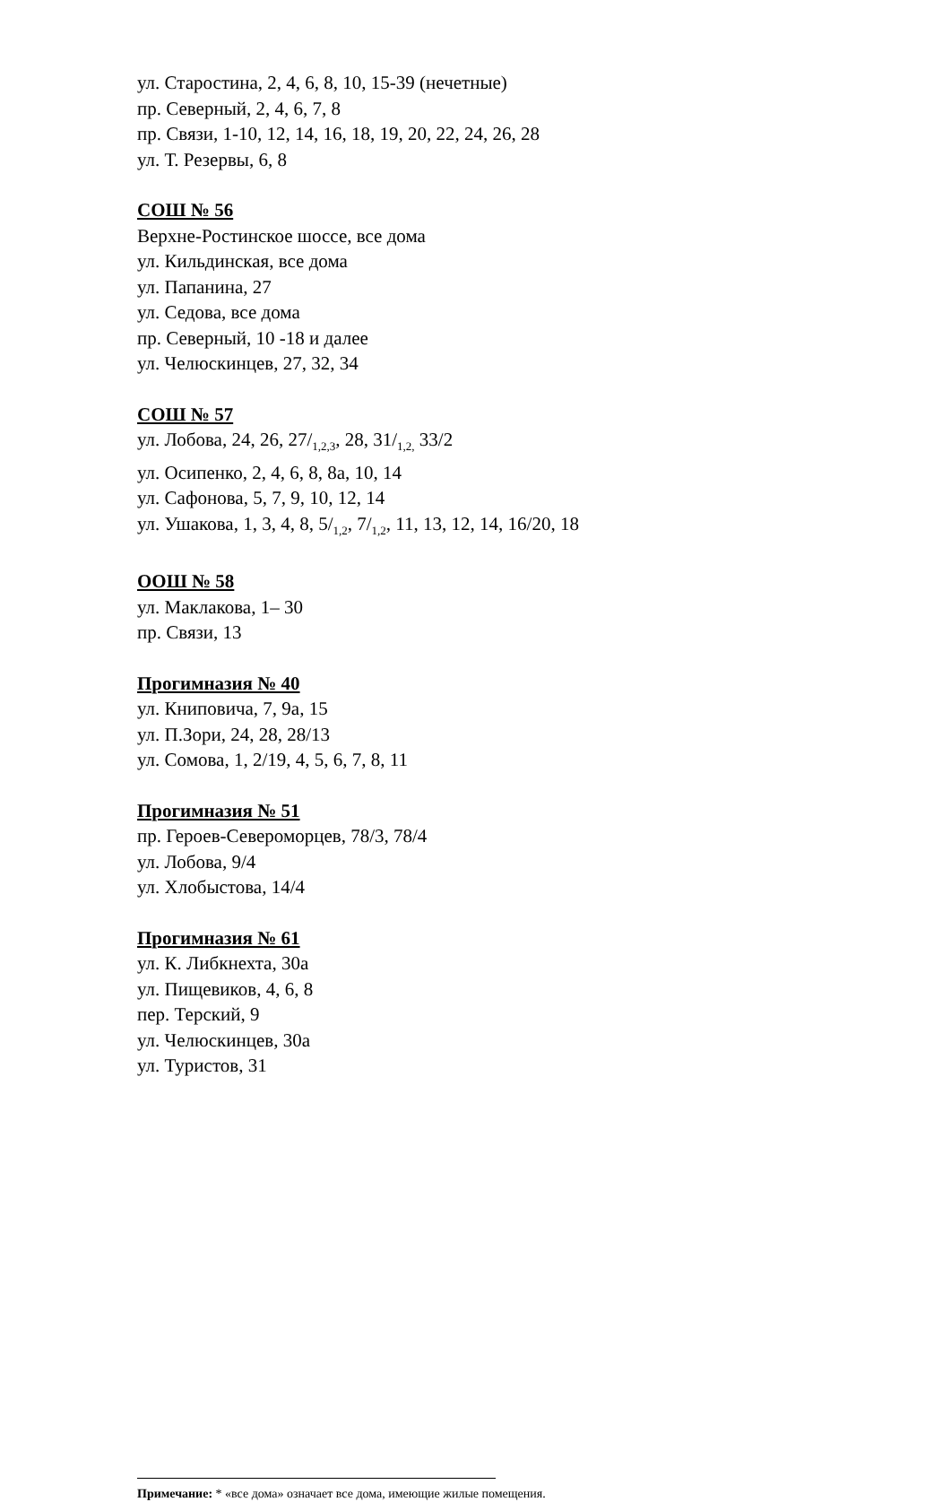ул. Старостина, 2, 4, 6, 8, 10, 15-39 (нечетные)
пр. Северный, 2, 4, 6, 7, 8
пр. Связи, 1-10, 12, 14, 16, 18, 19, 20, 22, 24, 26, 28
ул. Т. Резервы, 6, 8
СОШ № 56
Верхне-Ростинское шоссе, все дома
ул. Кильдинская, все дома
ул. Папанина, 27
ул. Седова, все дома
пр. Северный, 10 -18 и далее
ул. Челюскинцев, 27, 32, 34
СОШ № 57
ул. Лобова, 24, 26, 27/<sub>1,2,3</sub>, 28, 31/<sub>1,2,</sub> 33/2
ул. Осипенко, 2, 4, 6, 8, 8а, 10, 14
ул. Сафонова, 5, 7, 9, 10, 12, 14
ул. Ушакова, 1, 3, 4, 8, 5/<sub>1,2</sub>, 7/<sub>1,2</sub>, 11, 13, 12, 14, 16/20, 18
ООШ № 58
ул. Маклакова, 1– 30
пр. Связи, 13
Прогимназия № 40
ул. Книповича, 7, 9а, 15
ул. П.Зори, 24, 28, 28/13
ул. Сомова, 1, 2/19, 4, 5, 6, 7, 8, 11
Прогимназия № 51
пр. Героев-Североморцев, 78/3, 78/4
ул. Лобова, 9/4
ул. Хлобыстова, 14/4
Прогимназия № 61
ул. К. Либкнехта, 30а
ул. Пищевиков, 4, 6, 8
пер. Терский, 9
ул. Челюскинцев, 30а
ул. Туристов, 31
Примечание: * «все дома» означает все дома, имеющие жилые помещения.